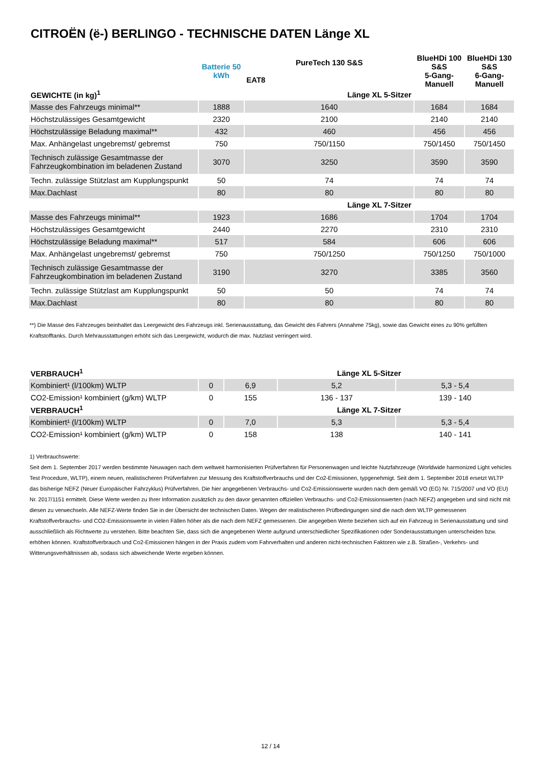CITROËN (ë-) BERLINGO - TECHNISCHE DATEN Länge XL
| | Batterie 50 kWh | PureTech 130 S&S | BlueHDi 100 S&S | BlueHDi 130 S&S |
| --- | --- | --- | --- | --- |
| | | EAT8 | 5-Gang-Manuell | 6-Gang-Manuell |
| GEWICHTE (in kg)<sup>1</sup> | | Länge XL 5-Sitzer | | |
| Masse des Fahrzeugs minimal** | 1888 | 1640 | 1684 | 1684 |
| Höchstzulässiges Gesamtgewicht | 2320 | 2100 | 2140 | 2140 |
| Höchstzulässige Beladung maximal** | 432 | 460 | 456 | 456 |
| Max. Anhängelast ungebremst/ gebremst | 750 | 750/1150 | 750/1450 | 750/1450 |
| Technisch zulässige Gesamtmasse der Fahrzeugkombination im beladenen Zustand | 3070 | 3250 | 3590 | 3590 |
| Techn. zulässige Stützlast am Kupplungspunkt | 50 | 74 | 74 | 74 |
| Max.Dachlast | 80 | 80 | 80 | 80 |
| | | Länge XL 7-Sitzer | | |
| Masse des Fahrzeugs minimal** | 1923 | 1686 | 1704 | 1704 |
| Höchstzulässiges Gesamtgewicht | 2440 | 2270 | 2310 | 2310 |
| Höchstzulässige Beladung maximal** | 517 | 584 | 606 | 606 |
| Max. Anhängelast ungebremst/ gebremst | 750 | 750/1250 | 750/1250 | 750/1000 |
| Technisch zulässige Gesamtmasse der Fahrzeugkombination im beladenen Zustand | 3190 | 3270 | 3385 | 3560 |
| Techn. zulässige Stützlast am Kupplungspunkt | 50 | 50 | 74 | 74 |
| Max.Dachlast | 80 | 80 | 80 | 80 |
**) Die Masse des Fahrzeuges beinhaltet das Leergewicht des Fahrzeugs inkl. Serienausstattung, das Gewicht des Fahrers (Annahme 75kg), sowie das Gewicht eines zu 90% gefüllten Kraftstofftanks. Durch Mehrausstattungen erhöht sich das Leergewicht, wodurch die max. Nutzlast verringert wird.
| VERBRAUCH<sup>1</sup> | | Länge XL 5-Sitzer | | |
| --- | --- | --- | --- | --- |
| Kombiniert¹ (l/100km) WLTP | 0 | 6,9 | 5,2 | 5,3 - 5,4 |
| CO2-Emission¹ kombiniert (g/km) WLTP | 0 | 155 | 136 - 137 | 139 - 140 |
| VERBRAUCH<sup>1</sup> | | Länge XL 7-Sitzer | | |
| Kombiniert¹ (l/100km) WLTP | 0 | 7,0 | 5,3 | 5,3 - 5,4 |
| CO2-Emission¹ kombiniert (g/km) WLTP | 0 | 158 | 138 | 140 - 141 |
1) Verbrauchswerte:
Seit dem 1. September 2017 werden bestimmte Neuwagen nach dem weltweit harmonisierten Prüfverfahren für Personenwagen und leichte Nutzfahrzeuge (Worldwide harmonized Light vehicles Test Procedure, WLTP), einem neuen, realistischeren Prüfverfahren zur Messung des Kraftstoffverbrauchs und der Co2-Emissionen, typgenehmigt. Seit dem 1. September 2018 ersetzt WLTP das bisherige NEFZ (Neuer Europäischer Fahrzyklus) Prüfverfahren. Die hier angegebenen Verbrauchs- und Co2-Emissionswerte wurden nach dem gemäß VO (EG) Nr. 715/2007 und VO (EU) Nr. 2017/1151 ermittelt. Diese Werte werden zu Ihrer Information zusätzlich zu den davor genannten offiziellen Verbrauchs- und Co2-Emissionswerten (nach NEFZ) angegeben und sind nicht mit diesen zu verwechseln. Alle NEFZ-Werte finden Sie in der Übersicht der technischen Daten. Wegen der realistischeren Prüfbedingungen sind die nach dem WLTP gemessenen Kraftstoffverbrauchs- und CO2-Emissionswerte in vielen Fällen höher als die nach dem NEFZ gemessenen. Die angegeben Werte beziehen sich auf ein Fahrzeug in Serienausstattung und sind ausschließlich als Richtwerte zu verstehen. Bitte beachten Sie, dass sich die angegebenen Werte aufgrund unterschiedlicher Spezifikationen oder Sonderausstattungen unterscheiden bzw. erhöhen können. Kraftstoffverbrauch und Co2-Emissionen hängen in der Praxis zudem vom Fahrverhalten und anderen nicht-technischen Faktoren wie z.B. Straßen-, Verkehrs- und Witterungsverhältnissen ab, sodass sich abweichende Werte ergeben können.
12 / 14